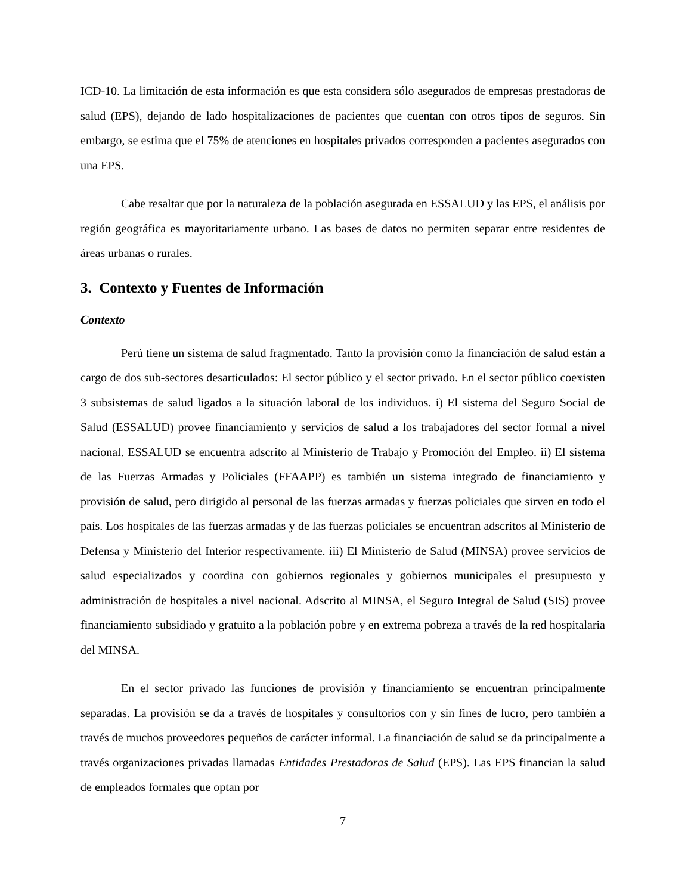ICD-10. La limitación de esta información es que esta considera sólo asegurados de empresas prestadoras de salud (EPS), dejando de lado hospitalizaciones de pacientes que cuentan con otros tipos de seguros. Sin embargo, se estima que el 75% de atenciones en hospitales privados corresponden a pacientes asegurados con una EPS.
Cabe resaltar que por la naturaleza de la población asegurada en ESSALUD y las EPS, el análisis por región geográfica es mayoritariamente urbano. Las bases de datos no permiten separar entre residentes de áreas urbanas o rurales.
3. Contexto y Fuentes de Información
Contexto
Perú tiene un sistema de salud fragmentado. Tanto la provisión como la financiación de salud están a cargo de dos sub-sectores desarticulados: El sector público y el sector privado. En el sector público coexisten 3 subsistemas de salud ligados a la situación laboral de los individuos. i) El sistema del Seguro Social de Salud (ESSALUD) provee financiamiento y servicios de salud a los trabajadores del sector formal a nivel nacional. ESSALUD se encuentra adscrito al Ministerio de Trabajo y Promoción del Empleo. ii) El sistema de las Fuerzas Armadas y Policiales (FFAAPP) es también un sistema integrado de financiamiento y provisión de salud, pero dirigido al personal de las fuerzas armadas y fuerzas policiales que sirven en todo el país. Los hospitales de las fuerzas armadas y de las fuerzas policiales se encuentran adscritos al Ministerio de Defensa y Ministerio del Interior respectivamente. iii) El Ministerio de Salud (MINSA) provee servicios de salud especializados y coordina con gobiernos regionales y gobiernos municipales el presupuesto y administración de hospitales a nivel nacional. Adscrito al MINSA, el Seguro Integral de Salud (SIS) provee financiamiento subsidiado y gratuito a la población pobre y en extrema pobreza a través de la red hospitalaria del MINSA.
En el sector privado las funciones de provisión y financiamiento se encuentran principalmente separadas. La provisión se da a través de hospitales y consultorios con y sin fines de lucro, pero también a través de muchos proveedores pequeños de carácter informal. La financiación de salud se da principalmente a través organizaciones privadas llamadas Entidades Prestadoras de Salud (EPS). Las EPS financian la salud de empleados formales que optan por
7